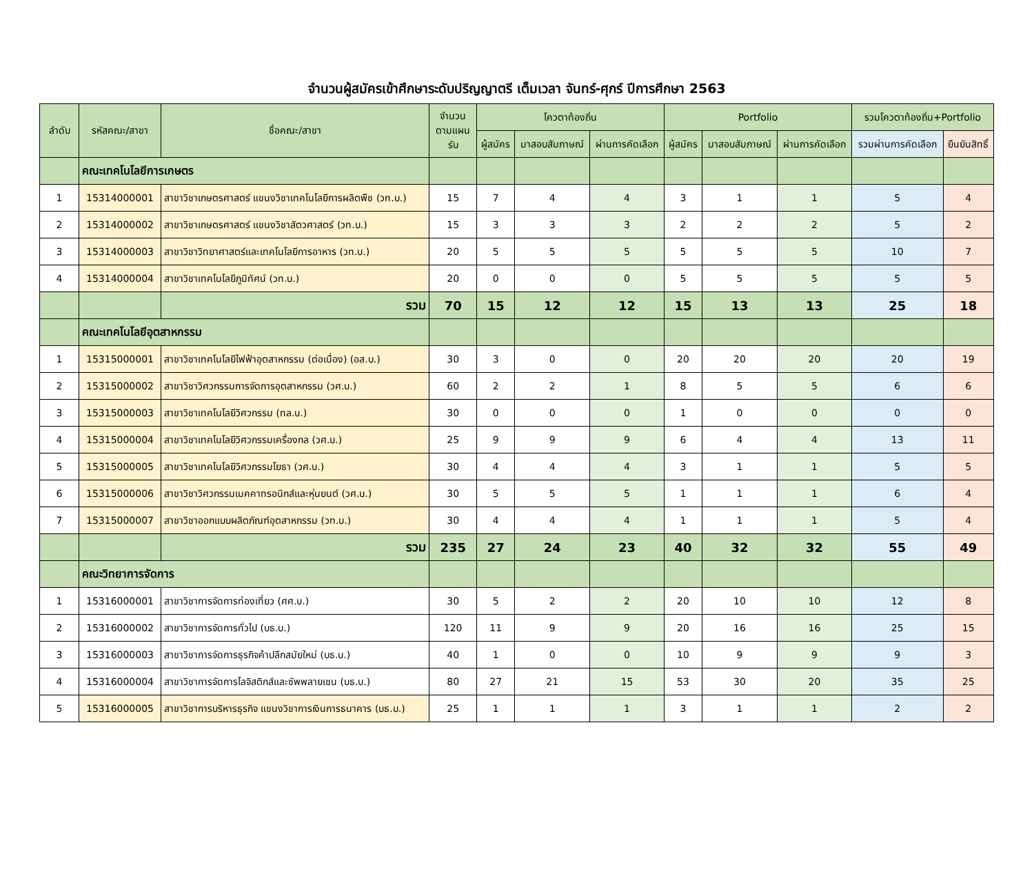จำนวนผู้สมัครเข้าศึกษาระดับปริญญาตรี เต็มเวลา จันทร์-ศุกร์ ปีการศึกษา 2563
| ลำดับ | รหัสคณะ/สาขา | ชื่อคณะ/สาขา | จำนวนตามแผนรับ | โควตาท้องถิ่น | | | Portfolio | | | รวมโควตาท้องถิ่น+Portfolio | |
| --- | --- | --- | --- | --- | --- | --- | --- | --- | --- | --- | --- |
| | | | | ผู้สมัคร | มาสอบสัมภาษณ์ | ผ่านการคัดเลือก | ผู้สมัคร | มาสอบสัมภาษณ์ | ผ่านการคัดเลือก | รวมผ่านการคัดเลือก | ยืนยันสิทธิ์ |
| | คณะเทคโนโลยีการเกษตร | | | | | | | | | | |
| 1 | 15314000001 | สาขาวิชาเกษตรศาสตร์ แขนงวิชาเทคโนโลยีการผลิตพืช (วท.บ.) | 15 | 7 | 4 | 4 | 3 | 1 | 1 | 5 | 4 |
| 2 | 15314000002 | สาขาวิชาเกษตรศาสตร์ แขนงวิชาสัตวศาสตร์ (วท.บ.) | 15 | 3 | 3 | 3 | 2 | 2 | 2 | 5 | 2 |
| 3 | 15314000003 | สาขาวิชาวิทยาศาสตร์และเทคโนโลยีการอาหาร (วท.บ.) | 20 | 5 | 5 | 5 | 5 | 5 | 5 | 10 | 7 |
| 4 | 15314000004 | สาขาวิชาเทคโนโลยีภูมิทัศน์ (วท.บ.) | 20 | 0 | 0 | 0 | 5 | 5 | 5 | 5 | 5 |
| | | รวม | 70 | 15 | 12 | 12 | 15 | 13 | 13 | 25 | 18 |
| | คณะเทคโนโลยีอุตสาหกรรม | | | | | | | | | | |
| 1 | 15315000001 | สาขาวิชาเทคโนโลยีไฟฟ้าอุตสาหกรรม (ต่อเนื่อง) (อส.บ.) | 30 | 3 | 0 | 0 | 20 | 20 | 20 | 20 | 19 |
| 2 | 15315000002 | สาขาวิชาวิศวกรรมการจัดการอุตสาหกรรม (วศ.บ.) | 60 | 2 | 2 | 1 | 8 | 5 | 5 | 6 | 6 |
| 3 | 15315000003 | สาขาวิชาเทคโนโลยีวิศวกรรม (ทล.บ.) | 30 | 0 | 0 | 0 | 1 | 0 | 0 | 0 | 0 |
| 4 | 15315000004 | สาขาวิชาเทคโนโลยีวิศวกรรมเครื่องกล (วศ.บ.) | 25 | 9 | 9 | 9 | 6 | 4 | 4 | 13 | 11 |
| 5 | 15315000005 | สาขาวิชาเทคโนโลยีวิศวกรรมโยธา (วศ.บ.) | 30 | 4 | 4 | 4 | 3 | 1 | 1 | 5 | 5 |
| 6 | 15315000006 | สาขาวิชาวิศวกรรมเมคคาทรอนิกส์และหุ่นยนต์ (วศ.บ.) | 30 | 5 | 5 | 5 | 1 | 1 | 1 | 6 | 4 |
| 7 | 15315000007 | สาขาวิชาออกแบบผลิตภัณฑ์อุตสาหกรรม (วท.บ.) | 30 | 4 | 4 | 4 | 1 | 1 | 1 | 5 | 4 |
| | | รวม | 235 | 27 | 24 | 23 | 40 | 32 | 32 | 55 | 49 |
| | คณะวิทยาการจัดการ | | | | | | | | | | |
| 1 | 15316000001 | สาขาวิชาการจัดการท่องเที่ยว (ศศ.บ.) | 30 | 5 | 2 | 2 | 20 | 10 | 10 | 12 | 8 |
| 2 | 15316000002 | สาขาวิชาการจัดการทั่วไป (บธ.บ.) | 120 | 11 | 9 | 9 | 20 | 16 | 16 | 25 | 15 |
| 3 | 15316000003 | สาขาวิชาการจัดการธุรกิจค้าปลีกสมัยใหม่ (บธ.บ.) | 40 | 1 | 0 | 0 | 10 | 9 | 9 | 9 | 3 |
| 4 | 15316000004 | สาขาวิชาการจัดการโลจิสติกส์และซัพพลายเชน (บธ.บ.) | 80 | 27 | 21 | 15 | 53 | 30 | 20 | 35 | 25 |
| 5 | 15316000005 | สาขาวิชาการบริหารธุรกิจ แขนงวิชาการเงินการธนาคาร (บธ.บ.) | 25 | 1 | 1 | 1 | 3 | 1 | 1 | 2 | 2 |